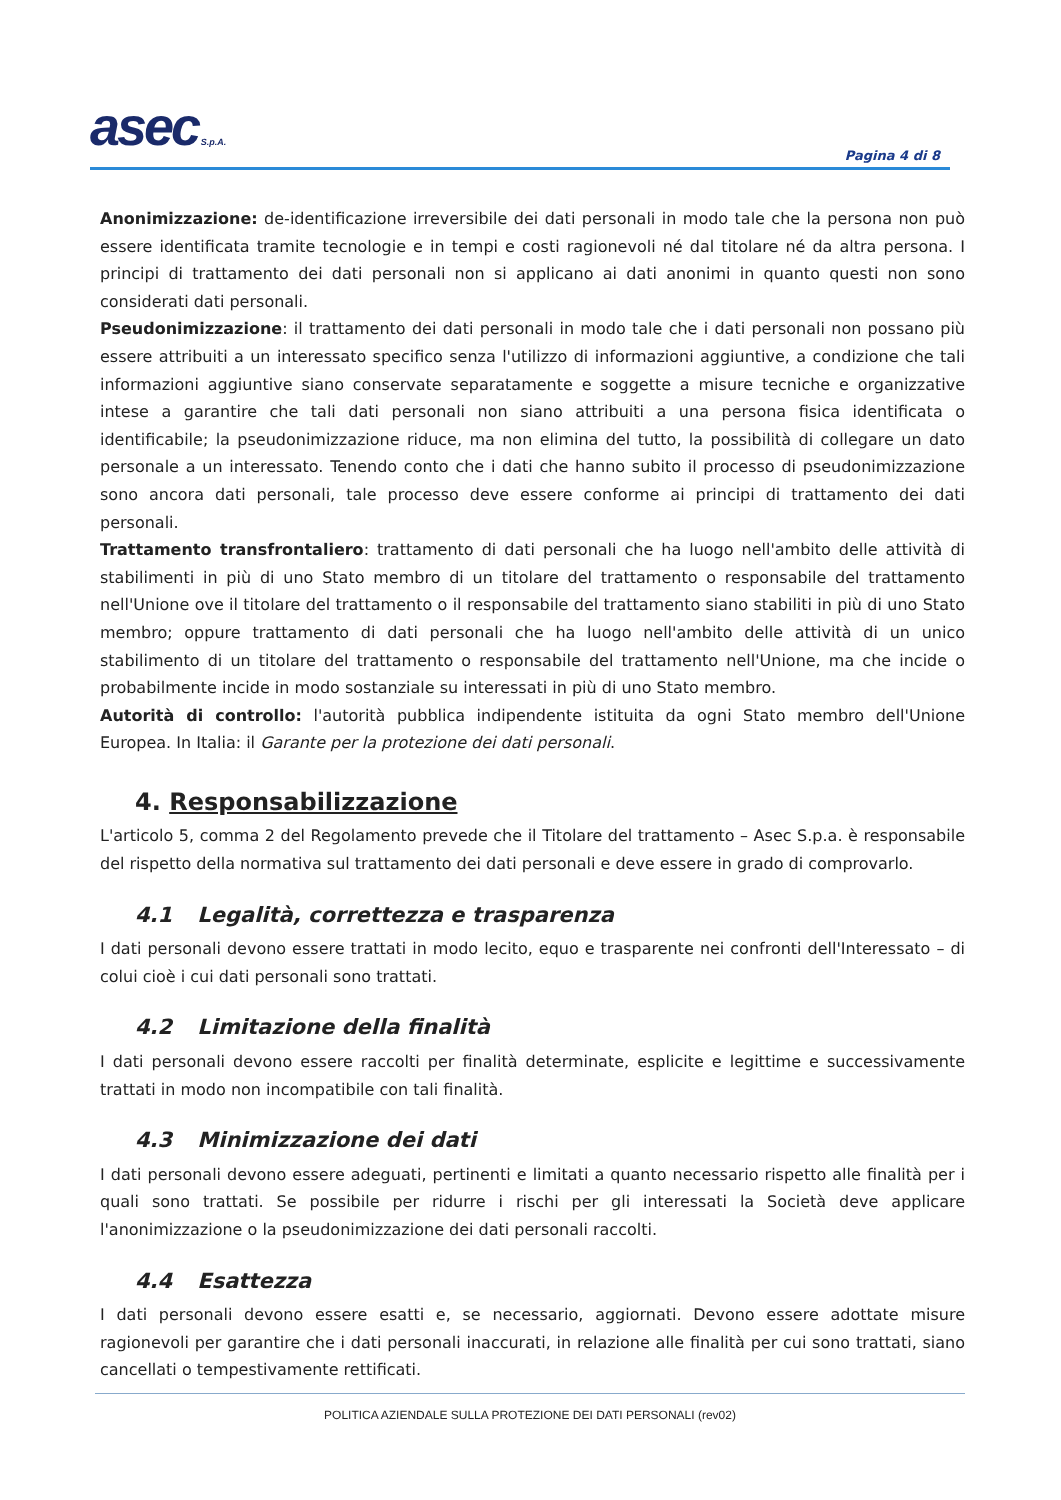asec S.p.A.
Pagina 4 di 8
Anonimizzazione: de-identificazione irreversibile dei dati personali in modo tale che la persona non può essere identificata tramite tecnologie e in tempi e costi ragionevoli né dal titolare né da altra persona. I principi di trattamento dei dati personali non si applicano ai dati anonimi in quanto questi non sono considerati dati personali.
Pseudonimizzazione: il trattamento dei dati personali in modo tale che i dati personali non possano più essere attribuiti a un interessato specifico senza l'utilizzo di informazioni aggiuntive, a condizione che tali informazioni aggiuntive siano conservate separatamente e soggette a misure tecniche e organizzative intese a garantire che tali dati personali non siano attribuiti a una persona fisica identificata o identificabile; la pseudonimizzazione riduce, ma non elimina del tutto, la possibilità di collegare un dato personale a un interessato. Tenendo conto che i dati che hanno subito il processo di pseudonimizzazione sono ancora dati personali, tale processo deve essere conforme ai principi di trattamento dei dati personali.
Trattamento transfrontaliero: trattamento di dati personali che ha luogo nell'ambito delle attività di stabilimenti in più di uno Stato membro di un titolare del trattamento o responsabile del trattamento nell'Unione ove il titolare del trattamento o il responsabile del trattamento siano stabiliti in più di uno Stato membro; oppure trattamento di dati personali che ha luogo nell'ambito delle attività di un unico stabilimento di un titolare del trattamento o responsabile del trattamento nell'Unione, ma che incide o probabilmente incide in modo sostanziale su interessati in più di uno Stato membro.
Autorità di controllo: l'autorità pubblica indipendente istituita da ogni Stato membro dell'Unione Europea. In Italia: il Garante per la protezione dei dati personali.
4. Responsabilizzazione
L'articolo 5, comma 2 del Regolamento prevede che il Titolare del trattamento – Asec S.p.a. è responsabile del rispetto della normativa sul trattamento dei dati personali e deve essere in grado di comprovarlo.
4.1 Legalità, correttezza e trasparenza
I dati personali devono essere trattati in modo lecito, equo e trasparente nei confronti dell'Interessato – di colui cioè i cui dati personali sono trattati.
4.2 Limitazione della finalità
I dati personali devono essere raccolti per finalità determinate, esplicite e legittime e successivamente trattati in modo non incompatibile con tali finalità.
4.3 Minimizzazione dei dati
I dati personali devono essere adeguati, pertinenti e limitati a quanto necessario rispetto alle finalità per i quali sono trattati. Se possibile per ridurre i rischi per gli interessati la Società deve applicare l'anonimizzazione o la pseudonimizzazione dei dati personali raccolti.
4.4 Esattezza
I dati personali devono essere esatti e, se necessario, aggiornati. Devono essere adottate misure ragionevoli per garantire che i dati personali inaccurati, in relazione alle finalità per cui sono trattati, siano cancellati o tempestivamente rettificati.
POLITICA AZIENDALE SULLA PROTEZIONE DEI DATI PERSONALI (rev02)